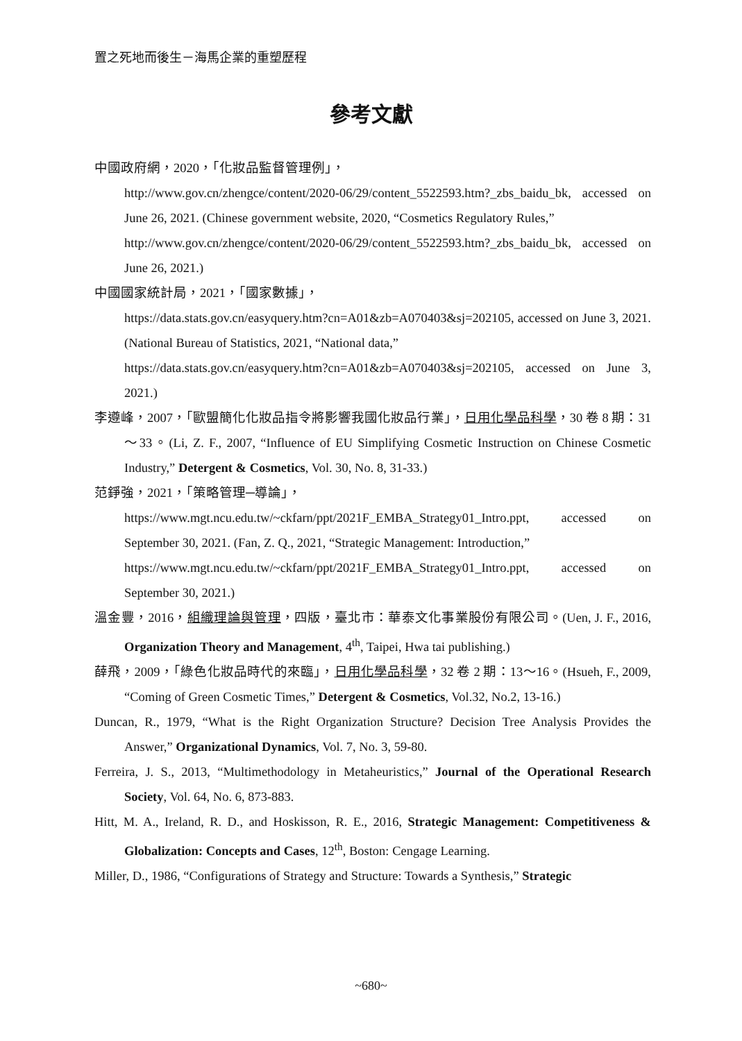置之死地而後生－海馬企業的重塑歷程
參考文獻
中國政府網，2020，「化妝品監督管理例」，
http://www.gov.cn/zhengce/content/2020-06/29/content_5522593.htm?_zbs_baidu_bk, accessed on June 26, 2021. (Chinese government website, 2020, “Cosmetics Regulatory Rules,”
http://www.gov.cn/zhengce/content/2020-06/29/content_5522593.htm?_zbs_baidu_bk, accessed on June 26, 2021.)
中國國家統計局，2021，「國家數據」，
https://data.stats.gov.cn/easyquery.htm?cn=A01&zb=A070403&sj=202105, accessed on June 3, 2021. (National Bureau of Statistics, 2021, “National data,”
https://data.stats.gov.cn/easyquery.htm?cn=A01&zb=A070403&sj=202105, accessed on June 3, 2021.)
李遵峰，2007，「歐盟簡化化妝品指令將影響我國化妝品行業」，日用化學品科學，30 卷 8 期：31～33。(Li, Z. F., 2007, “Influence of EU Simplifying Cosmetic Instruction on Chinese Cosmetic Industry,” Detergent & Cosmetics, Vol. 30, No. 8, 31-33.)
范錚強，2021，「策略管理─導論」，
https://www.mgt.ncu.edu.tw/~ckfarn/ppt/2021F_EMBA_Strategy01_Intro.ppt, accessed on September 30, 2021. (Fan, Z. Q., 2021, “Strategic Management: Introduction,”
https://www.mgt.ncu.edu.tw/~ckfarn/ppt/2021F_EMBA_Strategy01_Intro.ppt, accessed on September 30, 2021.)
溫金豐，2016，組織理論與管理，四版，臺北市：華泰文化事業股份有限公司。(Uen, J. F., 2016, Organization Theory and Management, 4<sup>th</sup>, Taipei, Hwa tai publishing.)
薛飛，2009，「綠色化妝品時代的來臨」，日用化學品科學，32 卷 2 期：13～16。(Hsueh, F., 2009, “Coming of Green Cosmetic Times,” Detergent & Cosmetics, Vol.32, No.2, 13-16.)
Duncan, R., 1979, “What is the Right Organization Structure? Decision Tree Analysis Provides the Answer,” Organizational Dynamics, Vol. 7, No. 3, 59-80.
Ferreira, J. S., 2013, “Multimethodology in Metaheuristics,” Journal of the Operational Research Society, Vol. 64, No. 6, 873-883.
Hitt, M. A., Ireland, R. D., and Hoskisson, R. E., 2016, Strategic Management: Competitiveness & Globalization: Concepts and Cases, 12<sup>th</sup>, Boston: Cengage Learning.
Miller, D., 1986, “Configurations of Strategy and Structure: Towards a Synthesis,” Strategic
~680~